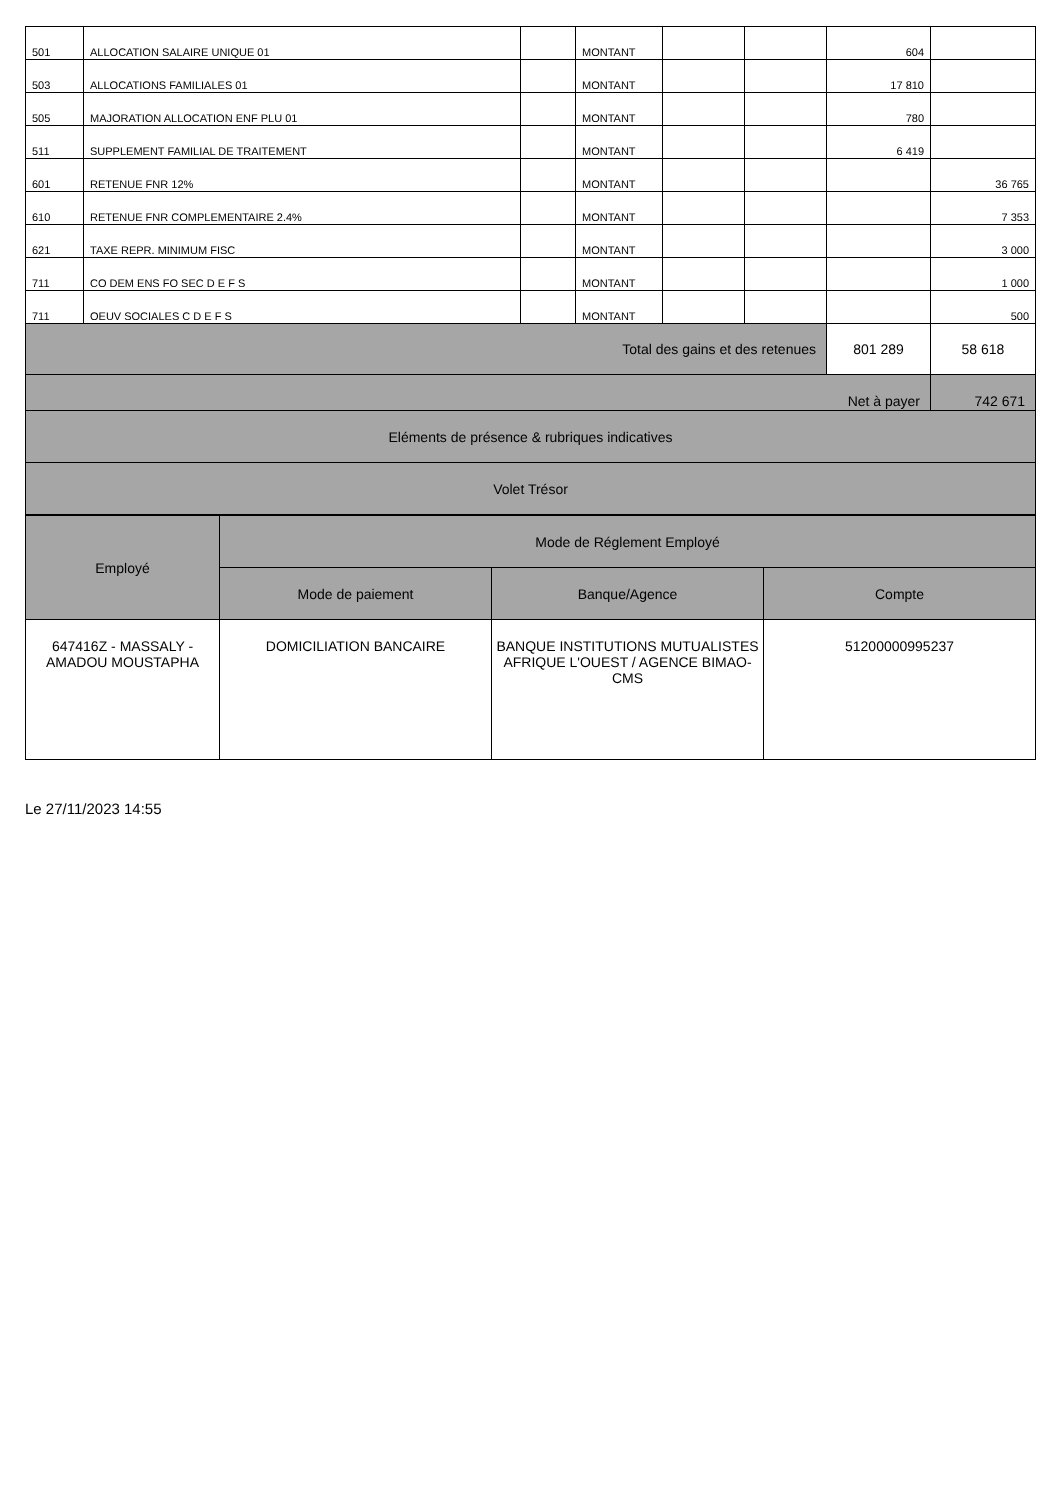| 501 | ALLOCATION SALAIRE UNIQUE 01 | | MONTANT | | | 604 | |
| 503 | ALLOCATIONS FAMILIALES 01 | | MONTANT | | | 17 810 | |
| 505 | MAJORATION ALLOCATION ENF PLU 01 | | MONTANT | | | 780 | |
| 511 | SUPPLEMENT FAMILIAL DE TRAITEMENT | | MONTANT | | | 6 419 | |
| 601 | RETENUE FNR 12% | | MONTANT | | | | 36 765 |
| 610 | RETENUE FNR COMPLEMENTAIRE 2.4% | | MONTANT | | | | 7 353 |
| 621 | TAXE REPR. MINIMUM FISC | | MONTANT | | | | 3 000 |
| 711 | CO DEM ENS FO SEC D E F S | | MONTANT | | | | 1 000 |
| 711 | OEUV SOCIALES C D E F S | | MONTANT | | | | 500 |
| Total des gains et des retenues | | | | | | 801 289 | 58 618 |
| Net à payer | | | | | | | 742 671 |
| Eléments de présence & rubriques indicatives | | | | | | | |
| Volet Trésor | | | | | | | |
| Employé | Mode de Réglement Employé | | |
| --- | --- | --- | --- |
| | Mode de paiement | Banque/Agence | Compte |
| 647416Z - MASSALY - AMADOU MOUSTAPHA | DOMICILIATION BANCAIRE | BANQUE INSTITUTIONS MUTUALISTES AFRIQUE L'OUEST / AGENCE BIMAO-CMS | 51200000995237 |
Le 27/11/2023 14:55